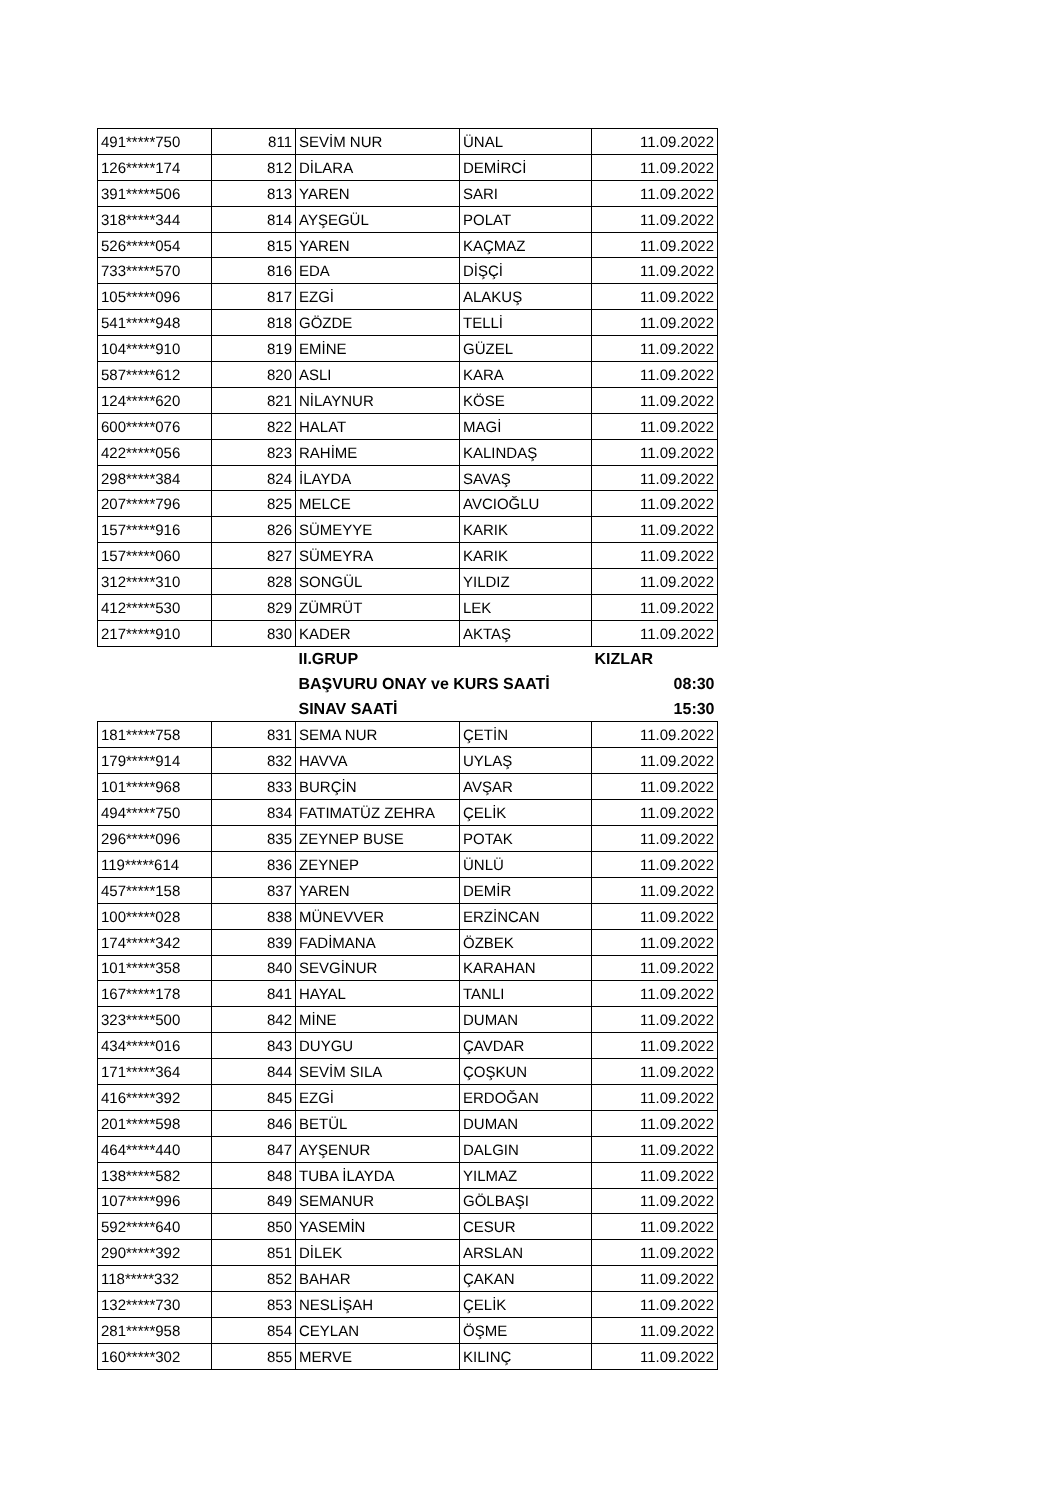| 491*****750 | 811 | SEVİM NUR | ÜNAL | 11.09.2022 |
| 126*****174 | 812 | DİLARA | DEMİRCİ | 11.09.2022 |
| 391*****506 | 813 | YAREN | SARI | 11.09.2022 |
| 318*****344 | 814 | AYŞEGÜL | POLAT | 11.09.2022 |
| 526*****054 | 815 | YAREN | KAÇMAZ | 11.09.2022 |
| 733*****570 | 816 | EDA | DİŞÇİ | 11.09.2022 |
| 105*****096 | 817 | EZGİ | ALAKUŞ | 11.09.2022 |
| 541*****948 | 818 | GÖZDE | TELLİ | 11.09.2022 |
| 104*****910 | 819 | EMİNE | GÜZEL | 11.09.2022 |
| 587*****612 | 820 | ASLI | KARA | 11.09.2022 |
| 124*****620 | 821 | NİLAYNUR | KÖSE | 11.09.2022 |
| 600*****076 | 822 | HALAT | MAGİ | 11.09.2022 |
| 422*****056 | 823 | RAHİME | KALINDAŞ | 11.09.2022 |
| 298*****384 | 824 | İLAYDA | SAVAŞ | 11.09.2022 |
| 207*****796 | 825 | MELCE | AVCIOĞLU | 11.09.2022 |
| 157*****916 | 826 | SÜMEYYE | KARIK | 11.09.2022 |
| 157*****060 | 827 | SÜMEYRA | KARIK | 11.09.2022 |
| 312*****310 | 828 | SONGÜL | YILDIZ | 11.09.2022 |
| 412*****530 | 829 | ZÜMRÜT | LEK | 11.09.2022 |
| 217*****910 | 830 | KADER | AKTAŞ | 11.09.2022 |
| | | II.GRUP | | KIZLAR |
| | | BAŞVURU ONAY ve KURS SAATİ | | 08:30 |
| | | SINAV SAATİ | | 15:30 |
| 181*****758 | 831 | SEMA NUR | ÇETİN | 11.09.2022 |
| 179*****914 | 832 | HAVVA | UYLAŞ | 11.09.2022 |
| 101*****968 | 833 | BURÇİN | AVŞAR | 11.09.2022 |
| 494*****750 | 834 | FATIMATÜZ ZEHRA | ÇELİK | 11.09.2022 |
| 296*****096 | 835 | ZEYNEP BUSE | POTAK | 11.09.2022 |
| 119*****614 | 836 | ZEYNEP | ÜNLÜ | 11.09.2022 |
| 457*****158 | 837 | YAREN | DEMİR | 11.09.2022 |
| 100*****028 | 838 | MÜNEVVER | ERZİNCAN | 11.09.2022 |
| 174*****342 | 839 | FADİMANA | ÖZBEK | 11.09.2022 |
| 101*****358 | 840 | SEVGİNUR | KARAHAN | 11.09.2022 |
| 167*****178 | 841 | HAYAL | TANLI | 11.09.2022 |
| 323*****500 | 842 | MİNE | DUMAN | 11.09.2022 |
| 434*****016 | 843 | DUYGU | ÇAVDAR | 11.09.2022 |
| 171*****364 | 844 | SEVİM SILA | ÇOŞKUN | 11.09.2022 |
| 416*****392 | 845 | EZGİ | ERDOĞAN | 11.09.2022 |
| 201*****598 | 846 | BETÜL | DUMAN | 11.09.2022 |
| 464*****440 | 847 | AYŞENUR | DALGIN | 11.09.2022 |
| 138*****582 | 848 | TUBA İLAYDA | YILMAZ | 11.09.2022 |
| 107*****996 | 849 | SEMANUR | GÖLBAŞI | 11.09.2022 |
| 592*****640 | 850 | YASEMİN | CESUR | 11.09.2022 |
| 290*****392 | 851 | DİLEK | ARSLAN | 11.09.2022 |
| 118*****332 | 852 | BAHAR | ÇAKAN | 11.09.2022 |
| 132*****730 | 853 | NESLİŞAH | ÇELİK | 11.09.2022 |
| 281*****958 | 854 | CEYLAN | ÖŞME | 11.09.2022 |
| 160*****302 | 855 | MERVE | KILINÇ | 11.09.2022 |